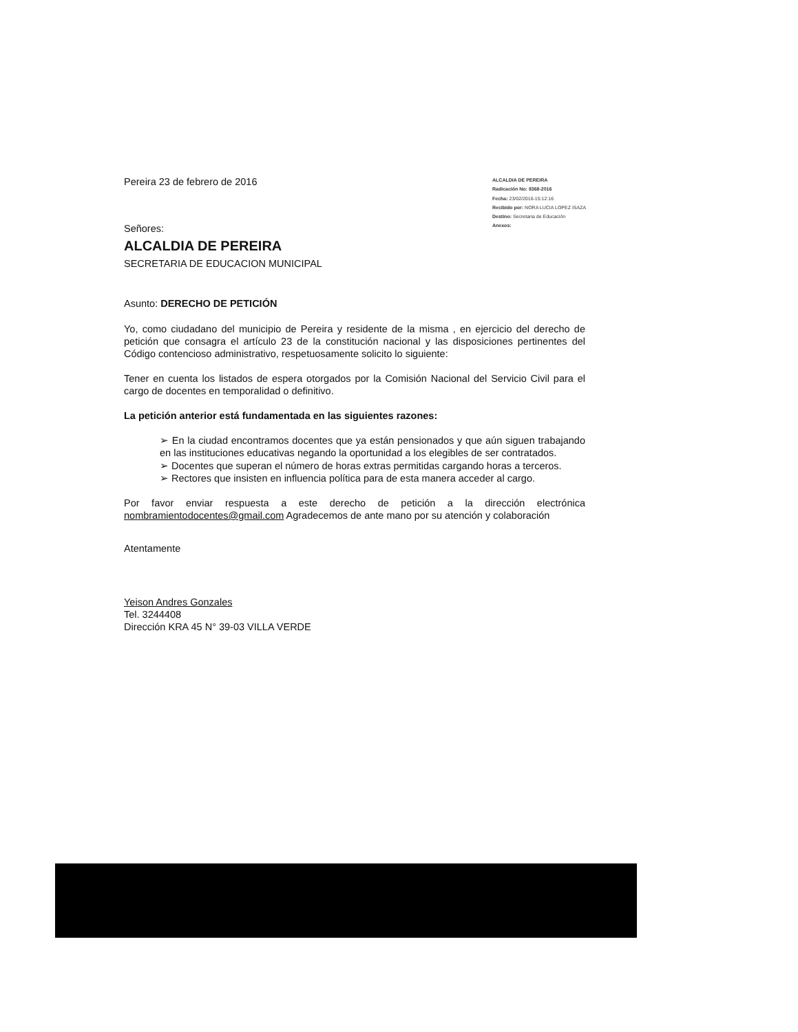ALCALDIA DE PEREIRA
Radicación No: 8368-2016
Fecha: 23/02/2016-15:12:16
Recibido por: NORA LUCIA LOPEZ ISAZA
Destino: Secretaria de Educación
Anexos:
Pereira 23 de febrero de 2016
Señores:
ALCALDIA DE PEREIRA
SECRETARIA DE EDUCACION MUNICIPAL
Asunto: DERECHO DE PETICIÓN
Yo, como ciudadano del municipio de Pereira y residente de la misma , en ejercicio del derecho de petición que consagra el artículo 23 de la constitución nacional y las disposiciones pertinentes del Código contencioso administrativo, respetuosamente solicito lo siguiente:
Tener en cuenta los listados de espera otorgados por la Comisión Nacional del Servicio Civil para el cargo de docentes en temporalidad o definitivo.
La petición anterior está fundamentada en las siguientes razones:
➢ En la ciudad encontramos docentes que ya están pensionados y que aún siguen trabajando en las instituciones educativas negando la oportunidad a los elegibles de ser contratados.
➢ Docentes que superan el número de horas extras permitidas cargando horas a terceros.
➢ Rectores que insisten en influencia política para de esta manera acceder al cargo.
Por favor enviar respuesta a este derecho de petición a la dirección electrónica nombramientodocentes@gmail.com Agradecemos de ante mano por su atención y colaboración
Atentamente
Yeison Andres Gonzales
Tel. 3244408
Dirección KRA 45 N° 39-03 VILLA VERDE